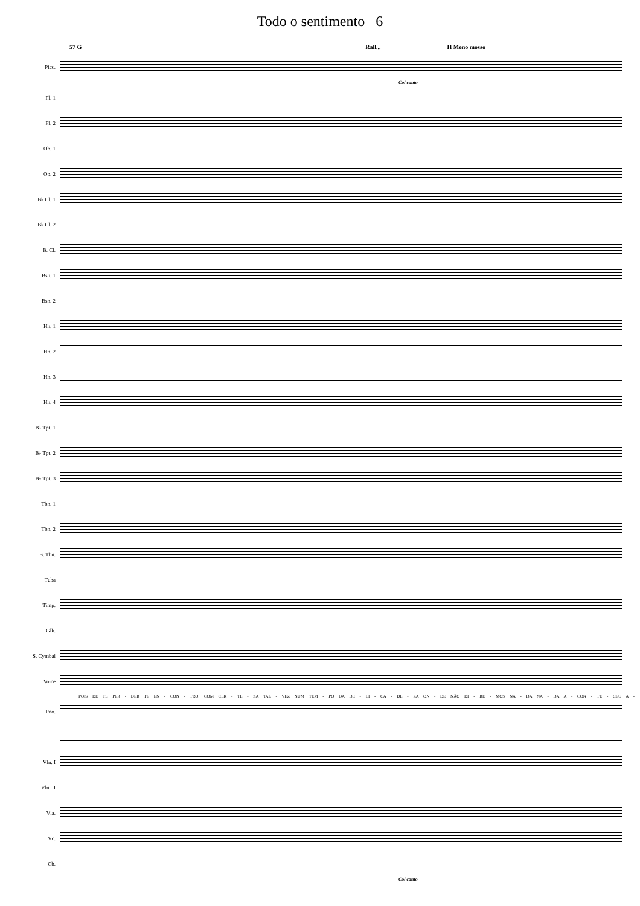Todo o sentimento 6
57 G Rall... H Meno mosso
Picc.
Col canto
Fl. 1
Fl. 2
Ob. 1
Ob. 2
B♭ Cl. 1
B♭ Cl. 2
B. Cl.
Bsn. 1
Bsn. 2
Hn. 1
Hn. 2
Hn. 3
Hn. 4
B♭ Tpt. 1
B♭ Tpt. 2
B♭ Tpt. 3
Tbn. 1
Tbn. 2
B. Tbn.
Tuba
Timp.
Glk.
S. Cymbal
Voice
POIS DE TE PER - DER TE EN - CON - TRO, COM CER - TE - ZA TAL - VEZ NUM TEM - PO DA DE - LI - CA - DE - ZA ON - DE NÃO DI - RE - MOS NA - DA NA - DA A - CON - TE - CEU A -
Pno.
Vln. I
Vln. II
Vla.
Vc.
Cb.
Col canto